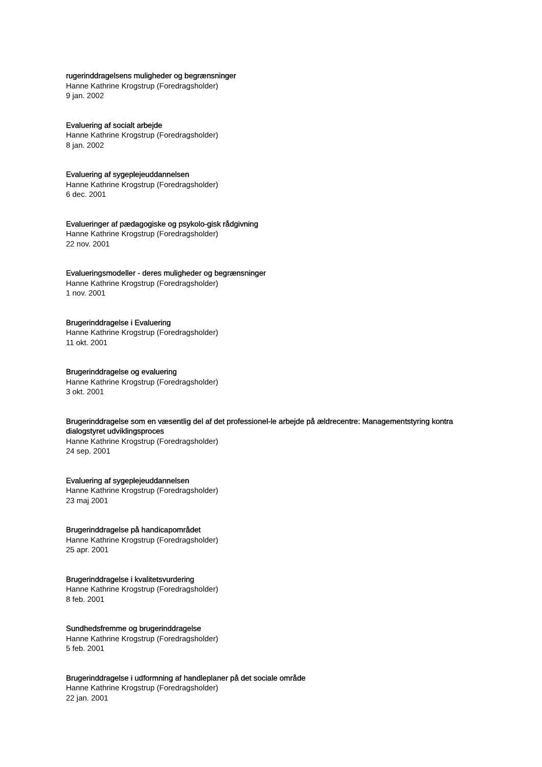rugerinddragelsens muligheder og begrænsninger
Hanne Kathrine Krogstrup (Foredragsholder)
9 jan. 2002
Evaluering af socialt arbejde
Hanne Kathrine Krogstrup (Foredragsholder)
8 jan. 2002
Evaluering af sygeplejeuddannelsen
Hanne Kathrine Krogstrup (Foredragsholder)
6 dec. 2001
Evalueringer af pædagogiske og psykolo-gisk rådgivning
Hanne Kathrine Krogstrup (Foredragsholder)
22 nov. 2001
Evalueringsmodeller - deres muligheder og begrænsninger
Hanne Kathrine Krogstrup (Foredragsholder)
1 nov. 2001
Brugerinddragelse i Evaluering
Hanne Kathrine Krogstrup (Foredragsholder)
11 okt. 2001
Brugerinddragelse og evaluering
Hanne Kathrine Krogstrup (Foredragsholder)
3 okt. 2001
Brugerinddragelse som en væsentlig del af det professionel-le arbejde på ældrecentre: Managementstyring kontra dialogstyret udviklingsproces
Hanne Kathrine Krogstrup (Foredragsholder)
24 sep. 2001
Evaluering af sygeplejeuddannelsen
Hanne Kathrine Krogstrup (Foredragsholder)
23 maj 2001
Brugerinddragelse på handicapområdet
Hanne Kathrine Krogstrup (Foredragsholder)
25 apr. 2001
Brugerinddragelse i kvalitetsvurdering
Hanne Kathrine Krogstrup (Foredragsholder)
8 feb. 2001
Sundhedsfremme og brugerinddragelse
Hanne Kathrine Krogstrup (Foredragsholder)
5 feb. 2001
Brugerinddragelse i udformning af handleplaner på det sociale område
Hanne Kathrine Krogstrup (Foredragsholder)
22 jan. 2001